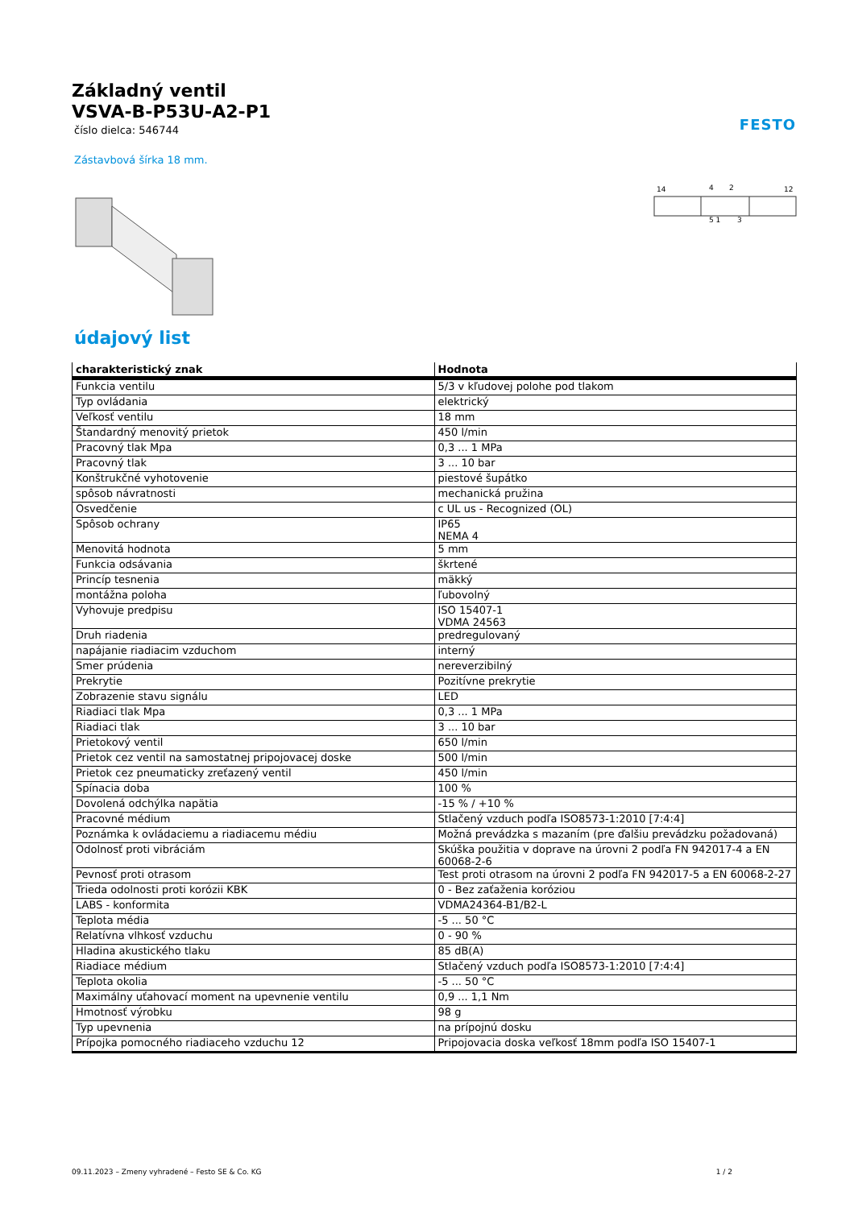Základný ventil
VSVA-B-P53U-A2-P1
číslo dielca: 546744
FESTO
Zástavbová šírka 18 mm.
14
4
2
12
5 1
3
údajový list
| charakteristický znak | Hodnota |
| --- | --- |
| Funkcia ventilu | 5/3 v kľudovej polohe pod tlakom |
| Typ ovládania | elektrický |
| Veľkosť ventilu | 18 mm |
| Štandardný menovitý prietok | 450 l/min |
| Pracovný tlak Mpa | 0,3 ... 1 MPa |
| Pracovný tlak | 3 ... 10 bar |
| Konštrukčné vyhotovenie | piestové šupátko |
| spôsob návratnosti | mechanická pružina |
| Osvedčenie | c UL us - Recognized (OL) |
| Spôsob ochrany | IP65 NEMA 4 |
| Menovitá hodnota | 5 mm |
| Funkcia odsávania | škrtené |
| Princíp tesnenia | mäkký |
| montážna poloha | ľubovolný |
| Vyhovuje predpisu | ISO 15407-1 VDMA 24563 |
| Druh riadenia | predregulovaný |
| napájanie riadiacim vzduchom | interný |
| Smer prúdenia | nereverzibilný |
| Prekrytie | Pozitívne prekrytie |
| Zobrazenie stavu signálu | LED |
| Riadiaci tlak Mpa | 0,3 ... 1 MPa |
| Riadiaci tlak | 3 ... 10 bar |
| Prietokový ventil | 650 l/min |
| Prietok cez ventil na samostatnej pripojovacej doske | 500 l/min |
| Prietok cez pneumaticky zreťazený ventil | 450 l/min |
| Spínacia doba | 100 % |
| Dovolená odchýlka napätia | -15 % / +10 % |
| Pracovné médium | Stlačený vzduch podľa ISO8573-1:2010 [7:4:4] |
| Poznámka k ovládaciemu a riadiacemu médiu | Možná prevádzka s mazaním (pre ďalšiu prevádzku požadovaná) |
| Odolnosť proti vibráciám | Skúška použitia v doprave na úrovni 2 podľa FN 942017-4 a EN 60068-2-6 |
| Pevnosť proti otrasom | Test proti otrasom na úrovni 2 podľa FN 942017-5 a EN 60068-2-27 |
| Trieda odolnosti proti korózii KBK | 0 - Bez zaťaženia koróziou |
| LABS - konformita | VDMA24364-B1/B2-L |
| Teplota média | -5 ... 50 °C |
| Relatívna vlhkosť vzduchu | 0 - 90 % |
| Hladina akustického tlaku | 85 dB(A) |
| Riadiace médium | Stlačený vzduch podľa ISO8573-1:2010 [7:4:4] |
| Teplota okolia | -5 ... 50 °C |
| Maximálny uťahovací moment na upevnenie ventilu | 0,9 ... 1,1 Nm |
| Hmotnosť výrobku | 98 g |
| Typ upevnenia | na prípojnú dosku |
| Prípojka pomocného riadiaceho vzduchu 12 | Pripojovacia doska veľkosť 18mm podľa ISO 15407-1 |
09.11.2023 – Zmeny vyhradené – Festo SE & Co. KG 1 / 2